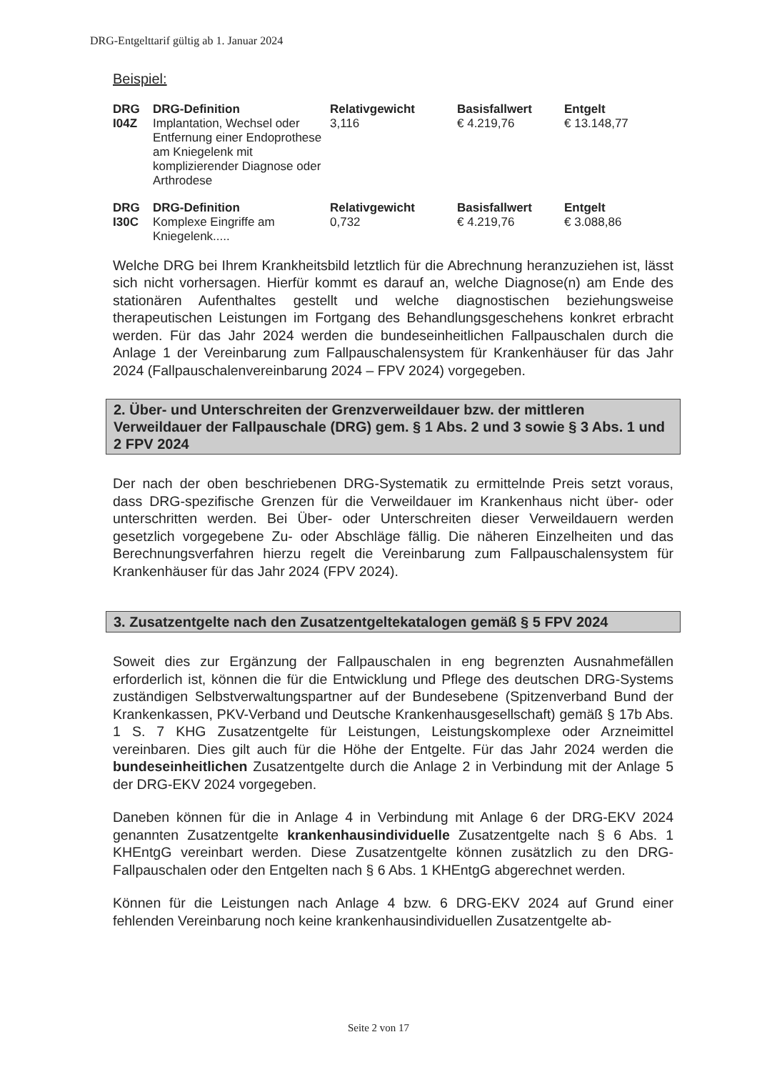DRG-Entgelttarif gültig ab 1. Januar 2024
Beispiel:
| DRG | DRG-Definition | Relativgewicht | Basisfallwert | Entgelt |
| --- | --- | --- | --- | --- |
| I04Z | Implantation, Wechsel oder Entfernung einer Endoprothese am Kniegelenk mit komplizierender Diagnose oder Arthrodese | 3,116 | € 4.219,76 | € 13.148,77 |
| DRG | DRG-Definition | Relativgewicht | Basisfallwert | Entgelt |
| --- | --- | --- | --- | --- |
| I30C | Komplexe Eingriffe am Kniegelenk..... | 0,732 | € 4.219,76 | € 3.088,86 |
Welche DRG bei Ihrem Krankheitsbild letztlich für die Abrechnung heranzuziehen ist, lässt sich nicht vorhersagen. Hierfür kommt es darauf an, welche Diagnose(n) am Ende des stationären Aufenthaltes gestellt und welche diagnostischen beziehungsweise therapeutischen Leistungen im Fortgang des Behandlungsgeschehens konkret erbracht werden. Für das Jahr 2024 werden die bundeseinheitlichen Fallpauschalen durch die Anlage 1 der Vereinbarung zum Fallpauschalensystem für Krankenhäuser für das Jahr 2024 (Fallpauschalenvereinbarung 2024 – FPV 2024) vorgegeben.
2. Über- und Unterschreiten der Grenzverweildauer bzw. der mittleren Verweildauer der Fallpauschale (DRG) gem. § 1 Abs. 2 und 3 sowie § 3 Abs. 1 und 2 FPV 2024
Der nach der oben beschriebenen DRG-Systematik zu ermittelnde Preis setzt voraus, dass DRG-spezifische Grenzen für die Verweildauer im Krankenhaus nicht über- oder unterschritten werden. Bei Über- oder Unterschreiten dieser Verweildauern werden gesetzlich vorgegebene Zu- oder Abschläge fällig. Die näheren Einzelheiten und das Berechnungsverfahren hierzu regelt die Vereinbarung zum Fallpauschalensystem für Krankenhäuser für das Jahr 2024 (FPV 2024).
3. Zusatzentgelte nach den Zusatzentgeltekatalogen gemäß § 5 FPV 2024
Soweit dies zur Ergänzung der Fallpauschalen in eng begrenzten Ausnahmefällen erforderlich ist, können die für die Entwicklung und Pflege des deutschen DRG-Systems zuständigen Selbstverwaltungspartner auf der Bundesebene (Spitzenverband Bund der Krankenkassen, PKV-Verband und Deutsche Krankenhausgesellschaft) gemäß § 17b Abs. 1 S. 7 KHG Zusatzentgelte für Leistungen, Leistungskomplexe oder Arzneimittel vereinbaren. Dies gilt auch für die Höhe der Entgelte. Für das Jahr 2024 werden die bundeseinheitlichen Zusatzentgelte durch die Anlage 2 in Verbindung mit der Anlage 5 der DRG-EKV 2024 vorgegeben.
Daneben können für die in Anlage 4 in Verbindung mit Anlage 6 der DRG-EKV 2024 genannten Zusatzentgelte krankenhausindividuelle Zusatzentgelte nach § 6 Abs. 1 KHEntgG vereinbart werden. Diese Zusatzentgelte können zusätzlich zu den DRG-Fallpauschalen oder den Entgelten nach § 6 Abs. 1 KHEntgG abgerechnet werden.
Können für die Leistungen nach Anlage 4 bzw. 6 DRG-EKV 2024 auf Grund einer fehlenden Vereinbarung noch keine krankenhausindividuellen Zusatzentgelte ab-
Seite 2 von 17